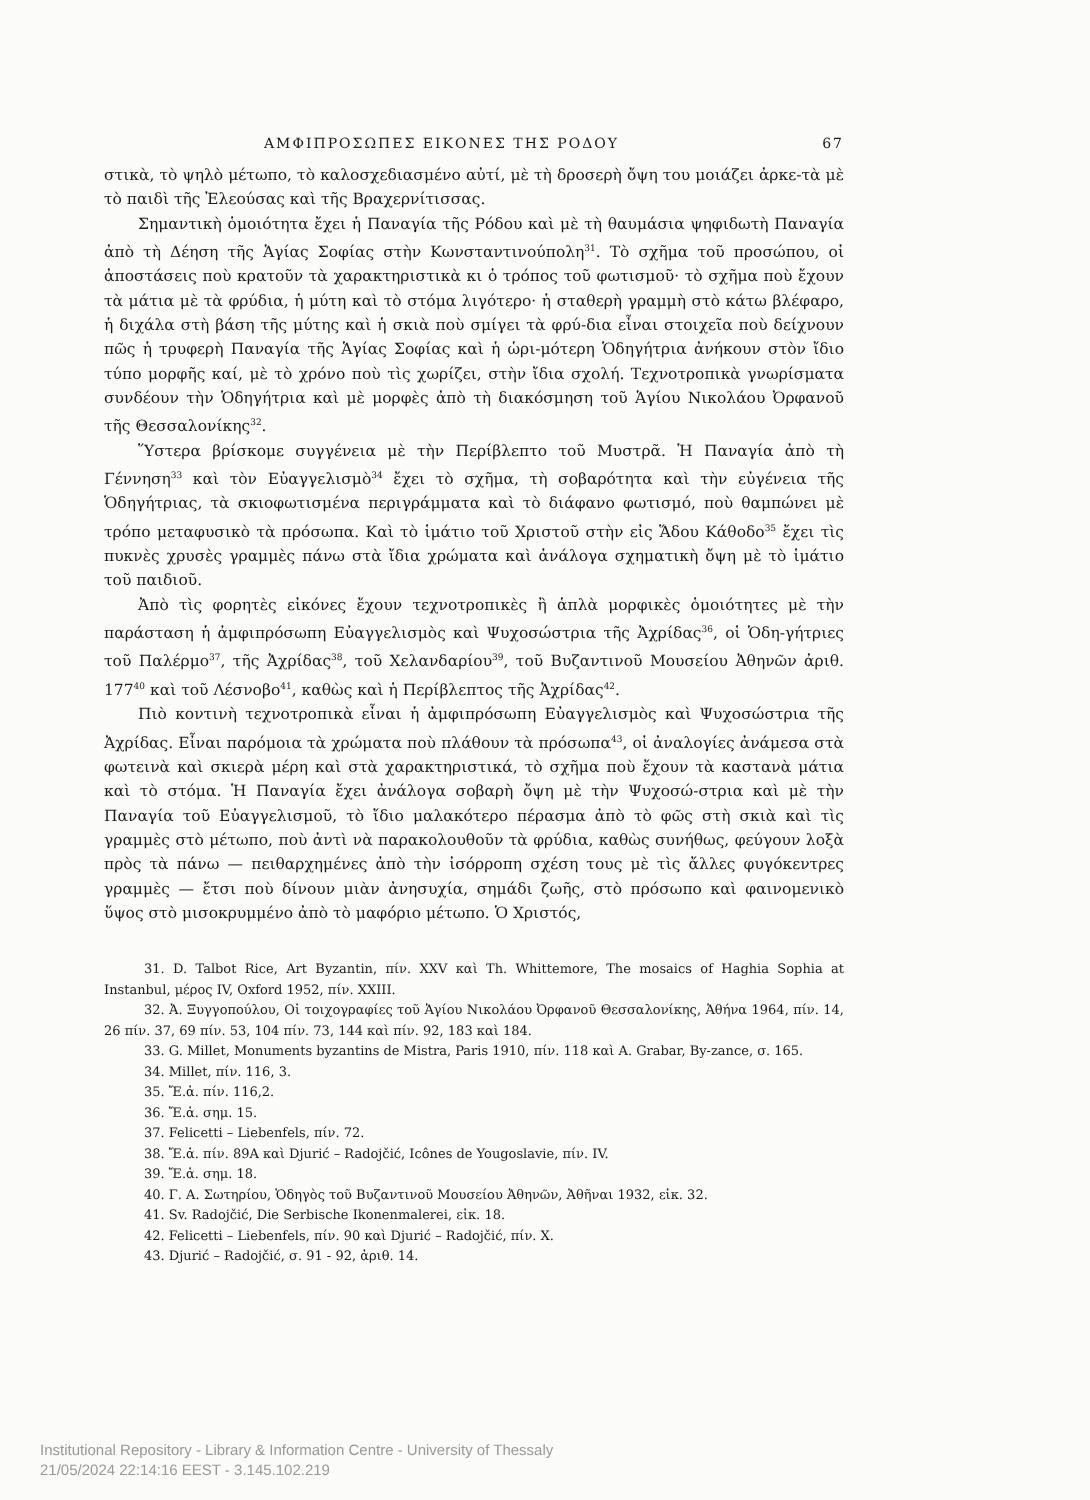ΑΜΦΙΠΡΟΣΩΠΕΣ ΕΙΚΟΝΕΣ ΤΗΣ ΡΟΔΟΥ 67
στικὰ, τὸ ψηλὸ μέτωπο, τὸ καλοσχεδιασμένο αὐτί, μὲ τὴ δροσερὴ ὄψη του μοιάζει ἀρκε-τὰ μὲ τὸ παιδὶ τῆς Ἐλεούσας καὶ τῆς Βραχερνίτισσας.
Σημαντικὴ ὁμοιότητα ἔχει ἡ Παναγία τῆς Ρόδου καὶ μὲ τὴ θαυμάσια ψηφιδωτὴ Παναγία ἀπὸ τὴ Δέηση τῆς Ἁγίας Σοφίας στὴν Κωνσταντινούπολη<sup>31</sup>. Τὸ σχῆμα τοῦ προσώπου, οἱ ἀποστάσεις ποὺ κρατοῦν τὰ χαρακτηριστικὰ κι ὁ τρόπος τοῦ φωτισμοῦ· τὸ σχῆμα ποὺ ἔχουν τὰ μάτια μὲ τὰ φρύδια, ἡ μύτη καὶ τὸ στόμα λιγότερο· ἡ σταθερὴ γραμμὴ στὸ κάτω βλέφαρο, ἡ διχάλα στὴ βάση τῆς μύτης καὶ ἡ σκιὰ ποὺ σμίγει τὰ φρύ-δια εἶναι στοιχεῖα ποὺ δείχνουν πῶς ἡ τρυφερὴ Παναγία τῆς Ἁγίας Σοφίας καὶ ἡ ὡρι-μότερη Ὁδηγήτρια ἀνήκουν στὸν ἴδιο τύπο μορφῆς καί, μὲ τὸ χρόνο ποὺ τὶς χωρίζει, στὴν ἴδια σχολή. Τεχνοτροπικὰ γνωρίσματα συνδέουν τὴν Ὁδηγήτρια καὶ μὲ μορφὲς ἀπὸ τὴ διακόσμηση τοῦ Ἁγίου Νικολάου Ὀρφανοῦ τῆς Θεσσαλονίκης<sup>32</sup>.
Ὕστερα βρίσκομε συγγένεια μὲ τὴν Περίβλεπτο τοῦ Μυστρᾶ. Ἡ Παναγία ἀπὸ τὴ Γέννηση<sup>33</sup> καὶ τὸν Εὐαγγελισμὸ<sup>34</sup> ἔχει τὸ σχῆμα, τὴ σοβαρότητα καὶ τὴν εὐγένεια τῆς Ὁδηγήτριας, τὰ σκιοφωτισμένα περιγράμματα καὶ τὸ διάφανο φωτισμό, ποὺ θαμπώνει μὲ τρόπο μεταφυσικὸ τὰ πρόσωπα. Καὶ τὸ ἱμάτιο τοῦ Χριστοῦ στὴν εἰς Ἅδου Κάθοδο<sup>35</sup> ἔχει τὶς πυκνὲς χρυσὲς γραμμὲς πάνω στὰ ἴδια χρώματα καὶ ἀνάλογα σχηματικὴ ὄψη μὲ τὸ ἱμάτιο τοῦ παιδιοῦ.
Ἀπὸ τὶς φορητὲς εἰκόνες ἔχουν τεχνοτροπικὲς ἢ ἁπλὰ μορφικὲς ὁμοιότητες μὲ τὴν παράσταση ἡ ἀμφιπρόσωπη Εὐαγγελισμὸς καὶ Ψυχοσώστρια τῆς Ἀχρίδας<sup>36</sup>, οἱ Ὁδη-γήτριες τοῦ Παλέρμο<sup>37</sup>, τῆς Ἀχρίδας<sup>38</sup>, τοῦ Χελανδαρίου<sup>39</sup>, τοῦ Βυζαντινοῦ Μουσείου Ἀθηνῶν ἀριθ. 177<sup>40</sup> καὶ τοῦ Λέσνοβο<sup>41</sup>, καθὼς καὶ ἡ Περίβλεπτος τῆς Ἀχρίδας<sup>42</sup>.
Πιὸ κοντινὴ τεχνοτροπικὰ εἶναι ἡ ἀμφιπρόσωπη Εὐαγγελισμὸς καὶ Ψυχοσώστρια τῆς Ἀχρίδας. Εἶναι παρόμοια τὰ χρώματα ποὺ πλάθουν τὰ πρόσωπα<sup>43</sup>, οἱ ἀναλογίες ἀνάμεσα στὰ φωτεινὰ καὶ σκιερὰ μέρη καὶ στὰ χαρακτηριστικά, τὸ σχῆμα ποὺ ἔχουν τὰ καστανὰ μάτια καὶ τὸ στόμα. Ἡ Παναγία ἔχει ἀνάλογα σοβαρὴ ὄψη μὲ τὴν Ψυχοσώ-στρια καὶ μὲ τὴν Παναγία τοῦ Εὐαγγελισμοῦ, τὸ ἴδιο μαλακότερο πέρασμα ἀπὸ τὸ φῶς στὴ σκιὰ καὶ τὶς γραμμὲς στὸ μέτωπο, ποὺ ἀντὶ νὰ παρακολουθοῦν τὰ φρύδια, καθὼς συνήθως, φεύγουν λοξὰ πρὸς τὰ πάνω — πειθαρχημένες ἀπὸ τὴν ἰσόρροπη σχέση τους μὲ τὶς ἄλλες φυγόκεντρες γραμμὲς — ἔτσι ποὺ δίνουν μιὰν ἀνησυχία, σημάδι ζωῆς, στὸ πρόσωπο καὶ φαινομενικὸ ὕψος στὸ μισοκρυμμένο ἀπὸ τὸ μαφόριο μέτωπο. Ὁ Χριστός,
31. D. Talbot Rice, Art Byzantin, πίν. XXV καὶ Th. Whittemore, The mosaics of Haghia Sophia at Instanbul, μέρος IV, Oxford 1952, πίν. XXIII.
32. Ἀ. Ξυγγοπούλου, Οἱ τοιχογραφίες τοῦ Ἁγίου Νικολάου Ὀρφανοῦ Θεσσαλονίκης, Ἀθήνα 1964, πίν. 14, 26 πίν. 37, 69 πίν. 53, 104 πίν. 73, 144 καὶ πίν. 92, 183 καὶ 184.
33. G. Millet, Monuments byzantins de Mistra, Paris 1910, πίν. 118 καὶ A. Grabar, By-zance, σ. 165.
34. Millet, πίν. 116, 3.
35. Ἔ.ἀ. πίν. 116,2.
36. Ἔ.ἀ. σημ. 15.
37. Felicetti – Liebenfels, πίν. 72.
38. Ἔ.ἀ. πίν. 89A καὶ Djurić – Radojčić, Icônes de Yougoslavie, πίν. IV.
39. Ἔ.ἀ. σημ. 18.
40. Γ. Α. Σωτηρίου, Ὁδηγὸς τοῦ Βυζαντινοῦ Μουσείου Ἀθηνῶν, Ἀθῆναι 1932, εἰκ. 32.
41. Sv. Radojčić, Die Serbische Ikonenmalerei, εἰκ. 18.
42. Felicetti – Liebenfels, πίν. 90 καὶ Djurić – Radojčić, πίν. X.
43. Djurić – Radojčić, σ. 91 - 92, ἀριθ. 14.
Institutional Repository - Library & Information Centre - University of Thessaly
21/05/2024 22:14:16 EEST - 3.145.102.219